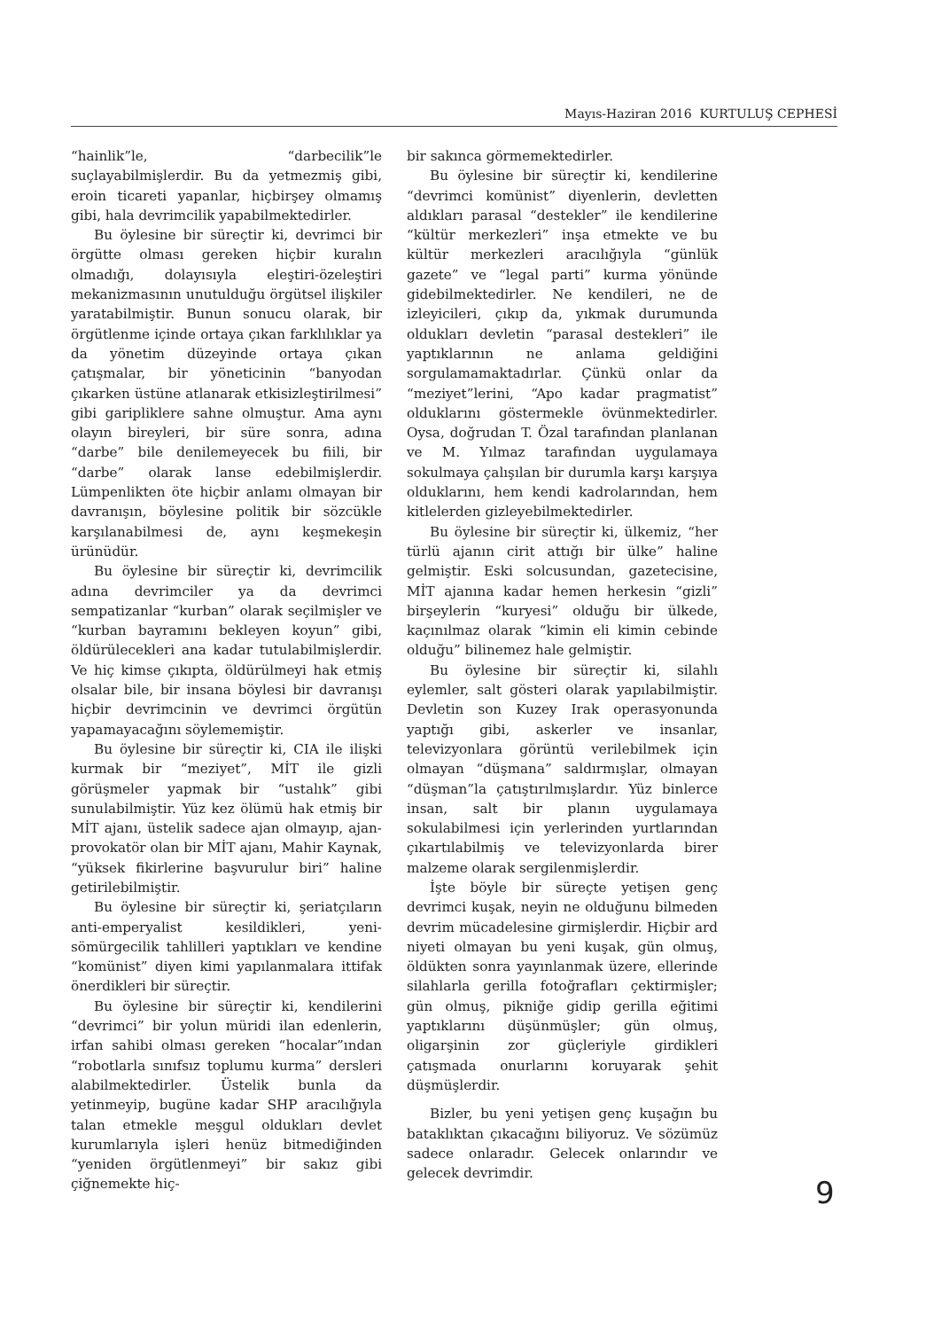Mayıs-Haziran 2016 KURTULUŞ CEPHESİ
“hainlik”le, “darbecilik”le suçlayabilmişlerdir. Bu da yetmezmiş gibi, eroin ticareti yapanlar, hiçbirşey olmamış gibi, hala devrimcilik yapabilmektedirler.
Bu öylesine bir süreçtir ki, devrimci bir örgütte olması gereken hiçbir kuralın olmadığı, dolayısıyla eleştiri-özeleştiri mekanizmasının unutulduğu örgütsel ilişkiler yaratabilmiştir. Bunun sonucu olarak, bir örgütlenme içinde ortaya çıkan farklılıklar ya da yönetim düzeyinde ortaya çıkan çatışmalar, bir yöneticinin “banyodan çıkarken üstüne atlanarak etkisizleştirilmesi” gibi gariplikle­re sahne olmuştur. Ama aynı olayın bireyleri, bir süre sonra, adına “darbe” bile denilemeyecek bu fiili, bir “darbe” olarak lanse edebilmişlerdir. Lümpenlikten öte hiçbir anlamı olmayan bir davranışın, böylesine politik bir sözcükle karşılanabilmesi de, aynı keşmekeşin ürünüdür.
Bu öylesine bir süreçtir ki, devrimcilik adına devrimciler ya da devrimci sempatizanlar “kurban” olarak seçilmişler ve “kurban bayramını bekleyen koyun” gibi, öldürülecekleri ana kadar tutulabilmişlerdir. Ve hiç kimse çıkıpta, öldürülmeyi hak etmiş olsalar bile, bir insana böylesi bir davranışı hiçbir devrimcinin ve devrimci örgütün yapamayacağını söylememiştir.
Bu öylesine bir süreçtir ki, CIA ile ilişki kurmak bir “meziyet”, MİT ile gizli görüşmeler yapmak bir “ustalık” gibi sunulabilmiştir. Yüz kez ölümü hak etmiş bir MİT ajanı, üstelik sadece ajan olmayıp, ajan-provokatör olan bir MİT ajanı, Mahir Kaynak, “yüksek fikirlerine başvurulur biri” haline getirilebilmiştir.
Bu öylesine bir süreçtir ki, şeriatçıların anti-emperyalist kesildikleri, yeni-sömürgecilik tahlilleri yaptıkları ve kendine “komünist” diyen kimi yapılanmalara ittifak önerdikleri bir süreçtir.
Bu öylesine bir süreçtir ki, kendilerini “devrimci” bir yolun müridi ilan edenlerin, irfan sahibi olması gereken “hocalar”ından “robotlarla sınıfsız toplumu kurma” dersleri alabilmektedirler. Üstelik bunla da yetinmeyip, bugüne kadar SHP aracılığıyla talan etmekle meşgul oldukları devlet kurumlarıyla işleri henüz bitmediğinden “yeniden örgütlenmeyi” bir sakız gibi çiğnemekte hiç-
bir sakınca görmemektedirler.
Bu öylesine bir süreçtir ki, kendilerine “devrimci komünist” diyenlerin, devletten aldıkları parasal “destekler” ile kendilerine “kültür merkezleri” inşa etmekte ve bu kültür merkezleri aracılığıyla “günlük gazete” ve “legal parti” kurma yönünde gidebilmektedirler. Ne kendileri, ne de izleyicileri, çıkıp da, yıkmak durumunda oldukları devletin “parasal destekleri” ile yaptıklarının ne anlama geldiğini sorgulamamaktadırlar. Çünkü onlar da “meziyet”lerini, “Apo kadar pragmatist” olduklarını göstermekle övünmektedirler. Oysa, doğrudan T. Özal tarafından planlanan ve M. Yılmaz tarafından uygulamaya sokulmaya çalışılan bir durumla karşı karşıya olduklarını, hem kendi kadrolarından, hem kitlelerden gizleyebilmektedirler.
Bu öylesine bir süreçtir ki, ülkemiz, “her türlü ajanın cirit attığı bir ülke” haline gelmiştir. Eski solcusundan, gazetecisine, MİT ajanına kadar hemen herkesin “gizli” birşeylerin “kuryesi” olduğu bir ülkede, kaçınılmaz olarak “kimin eli kimin cebinde olduğu” bilinemez hale gelmiştir.
Bu öylesine bir süreçtir ki, silahlı eylemler, salt gösteri olarak yapılabilmiştir. Devletin son Kuzey Irak operasyonunda yaptığı gibi, askerler ve insanlar, televizyonlara görüntü verilebilmek için olmayan “düşmana” saldırmışlar, olmayan “düşman”la çatıştırılmışlardır. Yüz binlerce insan, salt bir planın uygulamaya sokulabilmesi için yerlerinden yurtlarından çıkartılabilmiş ve televizyonlarda birer malzeme olarak sergilenmişlerdir.
İşte böyle bir süreçte yetişen genç devrimci kuşak, neyin ne olduğunu bilmeden devrim mücadelesine girmişlerdir. Hiçbir ard niyeti olmayan bu yeni kuşak, gün olmuş, öldükten sonra yayınlanmak üzere, ellerinde silahlarla gerilla fotoğrafları çektirmişler; gün olmuş, pikniğe gidip gerilla eğitimi yaptıklarını düşünmüşler; gün olmuş, oligarşinin zor güçleriyle girdikleri çatışmada onurlarını koruyarak şehit düşmüşlerdir.
Bizler, bu yeni yetişen genç kuşağın bu bataklıktan çıkacağını biliyoruz. Ve sözümüz sadece onlaradır. Gelecek onlarındır ve gelecek devrimdir.
9